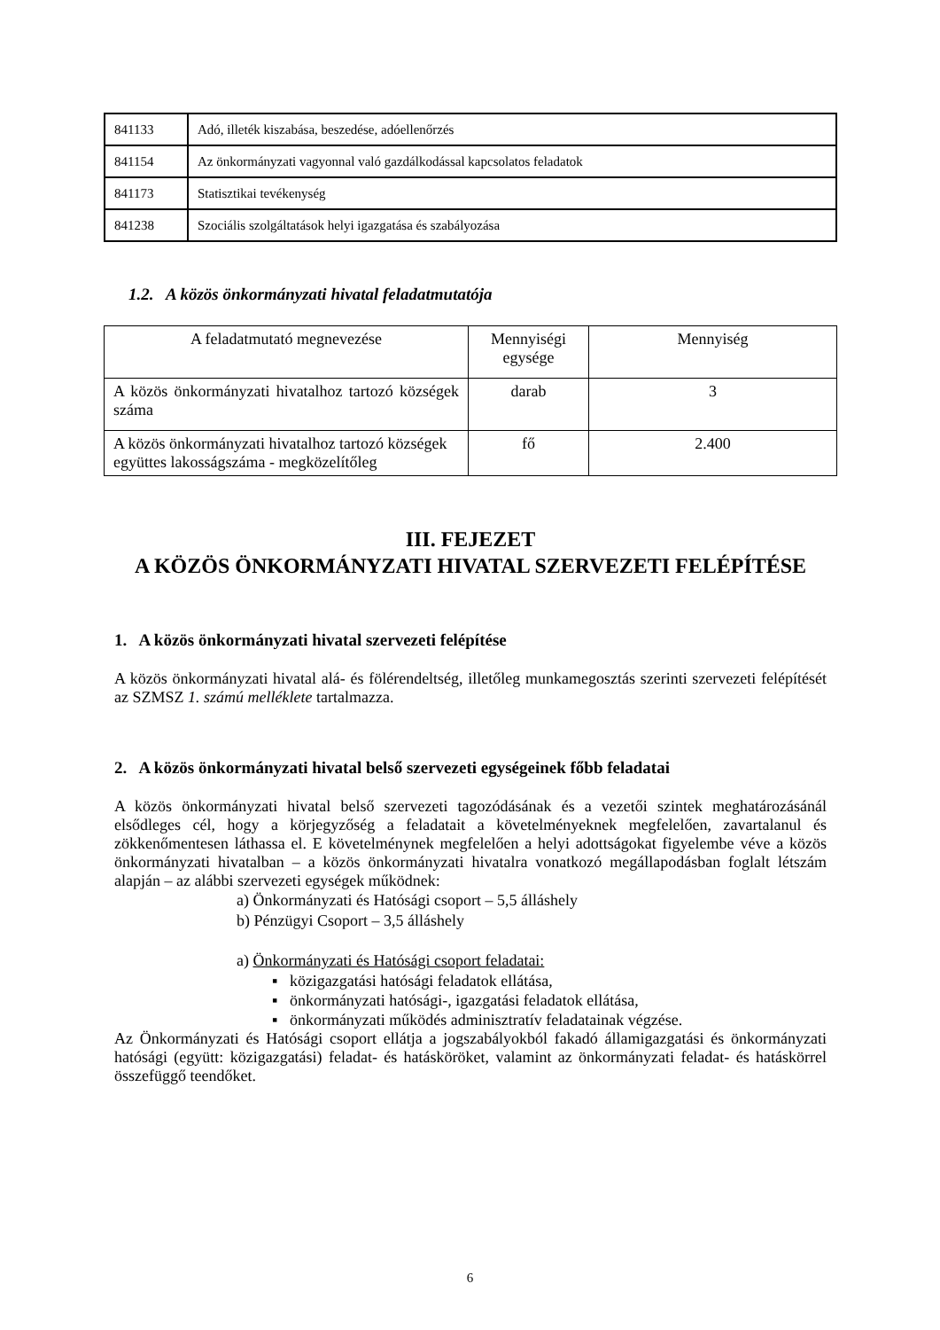| 841133 | Adó, illeték kiszabása, beszedése, adóellenőrzés |
| 841154 | Az önkormányzati vagyonnal való gazdálkodással kapcsolatos feladatok |
| 841173 | Statisztikai tevékenység |
| 841238 | Szociális szolgáltatások helyi igazgatása és szabályozása |
1.2. A közös önkormányzati hivatal feladatmutatója
| A feladatmutató megnevezése | Mennyiségi egysége | Mennyiség |
| A közös önkormányzati hivatalhoz tartozó községek száma | darab | 3 |
| A közös önkormányzati hivatalhoz tartozó községek együttes lakosságszáma - megközelítőleg | fő | 2.400 |
III. FEJEZET
A KÖZÖS ÖNKORMÁNYZATI HIVATAL SZERVEZETI FELÉPÍTÉSE
1. A közös önkormányzati hivatal szervezeti felépítése
A közös önkormányzati hivatal alá- és fölérendeltség, illetőleg munkamegosztás szerinti szervezeti felépítését az SZMSZ 1. számú melléklete tartalmazza.
2. A közös önkormányzati hivatal belső szervezeti egységeinek főbb feladatai
A közös önkormányzati hivatal belső szervezeti tagozódásának és a vezetői szintek meghatározásánál elsődleges cél, hogy a körjegyzőség a feladatait a követelményeknek megfelelően, zavartalanul és zökkenőmentesen láthassa el. E követelménynek megfelelően a helyi adottságokat figyelembe véve a közös önkormányzati hivatalban – a közös önkormányzati hivatalra vonatkozó megállapodásban foglalt létszám alapján – az alábbi szervezeti egységek működnek:
a) Önkormányzati és Hatósági csoport – 5,5 álláshely
b) Pénzügyi Csoport – 3,5 álláshely
a) Önkormányzati és Hatósági csoport feladatai:
▪ közigazgatási hatósági feladatok ellátása,
▪ önkormányzati hatósági-, igazgatási feladatok ellátása,
▪ önkormányzati működés adminisztratív feladatainak végzése.
Az Önkormányzati és Hatósági csoport ellátja a jogszabályokból fakadó államigazgatási és önkormányzati hatósági (együtt: közigazgatási) feladat- és hatásköröket, valamint az önkormányzati feladat- és hatáskörrel összefüggő teendőket.
6